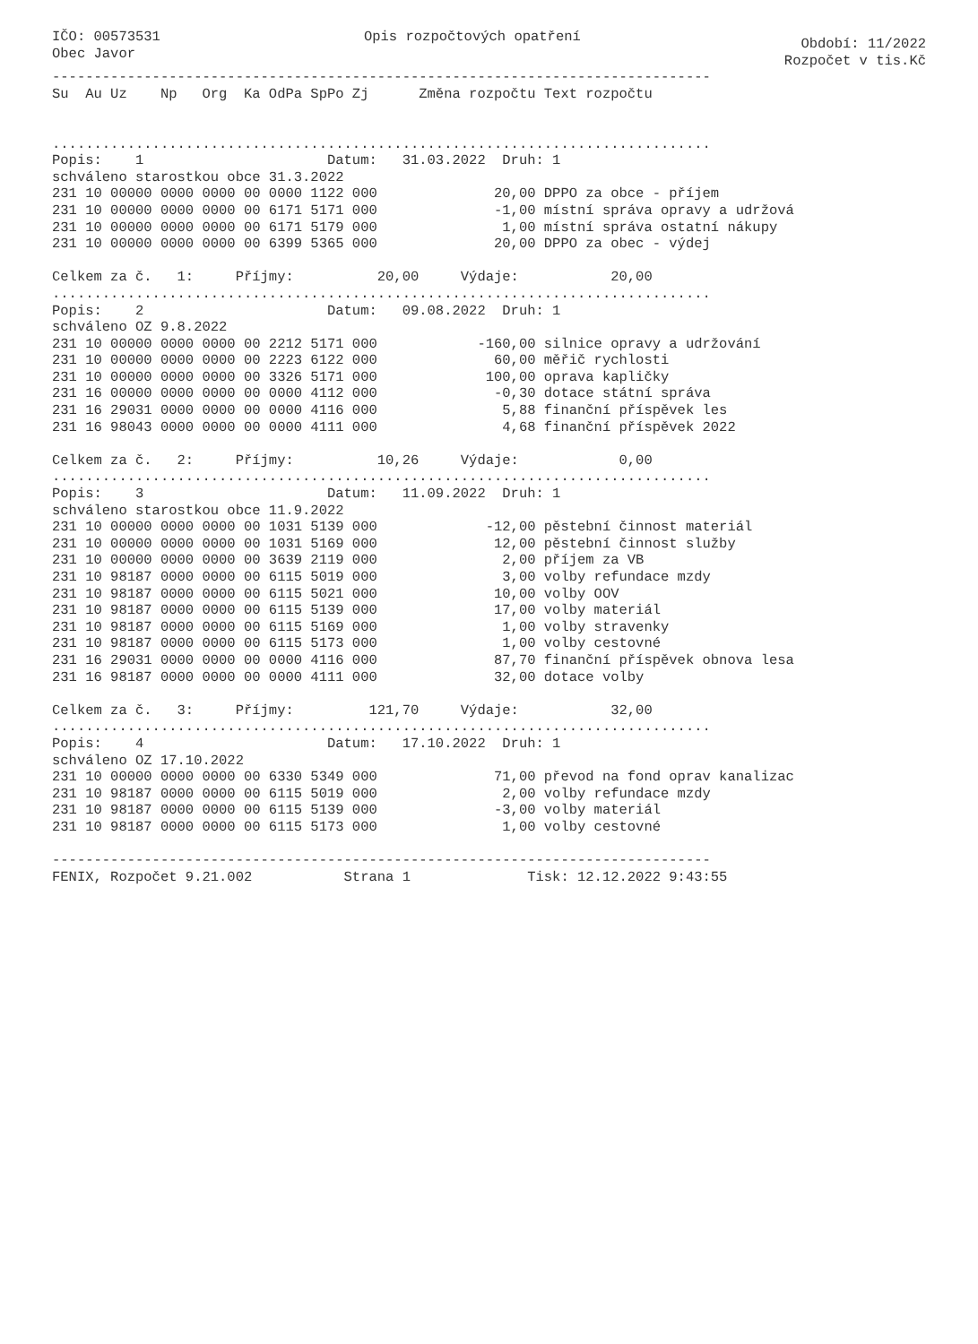IČO: 00573531
Obec Javor
Opis rozpočtových opatření
Období: 11/2022
Rozpočet v tis.Kč
-------------------------------------------------------------------------------
Su  Au Uz    Np   Org  Ka OdPa SpPo Zj      Změna rozpočtu Text rozpočtu


...............................................................................
Popis:    1                      Datum:   31.03.2022  Druh: 1
schváleno starostkou obce 31.3.2022
231 10 00000 0000 0000 00 0000 1122 000              20,00 DPPO za obce - příjem
231 10 00000 0000 0000 00 6171 5171 000              -1,00 místní správa opravy a udržová
231 10 00000 0000 0000 00 6171 5179 000               1,00 místní správa ostatní nákupy
231 10 00000 0000 0000 00 6399 5365 000              20,00 DPPO za obec - výdej

Celkem za č.   1:     Příjmy:          20,00     Výdaje:           20,00
...............................................................................
Popis:    2                      Datum:   09.08.2022  Druh: 1
schváleno OZ 9.8.2022
231 10 00000 0000 0000 00 2212 5171 000            -160,00 silnice opravy a udržování
231 10 00000 0000 0000 00 2223 6122 000              60,00 měřič rychlosti
231 10 00000 0000 0000 00 3326 5171 000             100,00 oprava kapličky
231 16 00000 0000 0000 00 0000 4112 000              -0,30 dotace státní správa
231 16 29031 0000 0000 00 0000 4116 000               5,88 finanční příspěvek les
231 16 98043 0000 0000 00 0000 4111 000               4,68 finanční příspěvek 2022

Celkem za č.   2:     Příjmy:          10,26     Výdaje:            0,00
...............................................................................
Popis:    3                      Datum:   11.09.2022  Druh: 1
schváleno starostkou obce 11.9.2022
231 10 00000 0000 0000 00 1031 5139 000             -12,00 pěstební činnost materiál
231 10 00000 0000 0000 00 1031 5169 000              12,00 pěstební činnost služby
231 10 00000 0000 0000 00 3639 2119 000               2,00 příjem za VB
231 10 98187 0000 0000 00 6115 5019 000               3,00 volby refundace mzdy
231 10 98187 0000 0000 00 6115 5021 000              10,00 volby OOV
231 10 98187 0000 0000 00 6115 5139 000              17,00 volby materiál
231 10 98187 0000 0000 00 6115 5169 000               1,00 volby stravenky
231 10 98187 0000 0000 00 6115 5173 000               1,00 volby cestovné
231 16 29031 0000 0000 00 0000 4116 000              87,70 finanční příspěvek obnova lesa
231 16 98187 0000 0000 00 0000 4111 000              32,00 dotace volby

Celkem za č.   3:     Příjmy:         121,70     Výdaje:           32,00
...............................................................................
Popis:    4                      Datum:   17.10.2022  Druh: 1
schváleno OZ 17.10.2022
231 10 00000 0000 0000 00 6330 5349 000              71,00 převod na fond oprav kanalizac
231 10 98187 0000 0000 00 6115 5019 000               2,00 volby refundace mzdy
231 10 98187 0000 0000 00 6115 5139 000              -3,00 volby materiál
231 10 98187 0000 0000 00 6115 5173 000               1,00 volby cestovné

-------------------------------------------------------------------------------
FENIX, Rozpočet 9.21.002           Strana 1              Tisk: 12.12.2022 9:43:55